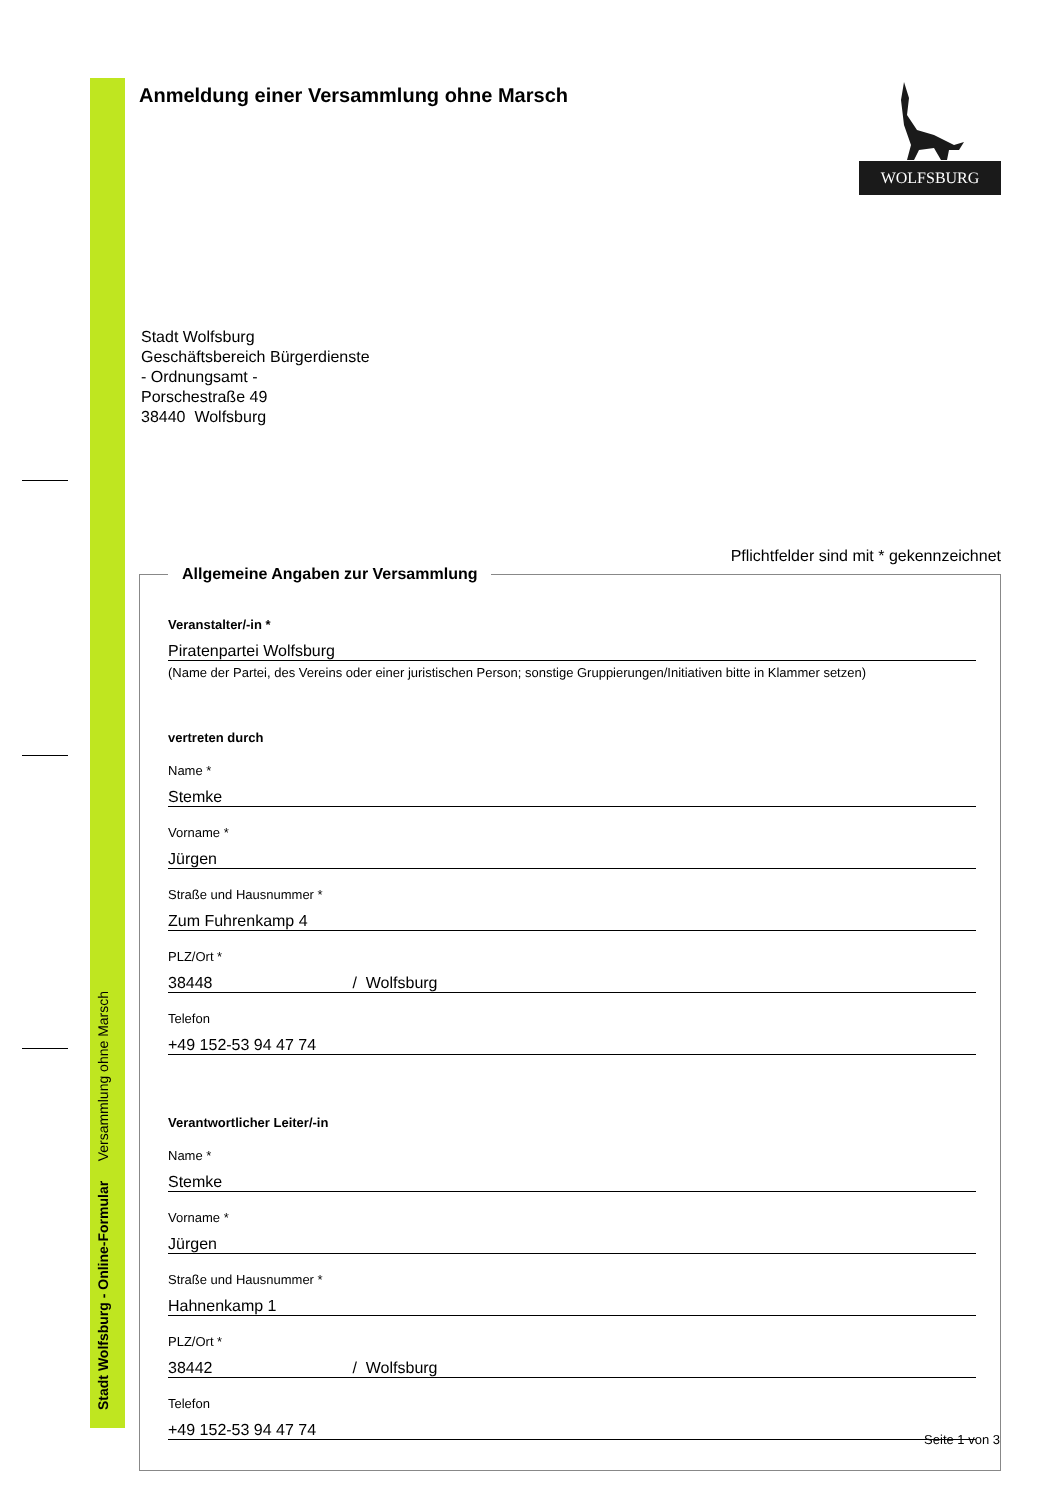Stadt Wolfsburg - Online-Formular Versammlung ohne Marsch
Anmeldung einer Versammlung ohne Marsch
WOLFSBURG
Stadt Wolfsburg
Geschäftsbereich Bürgerdienste
- Ordnungsamt -
Porschestraße 49
38440 Wolfsburg
Pflichtfelder sind mit * gekennzeichnet
Allgemeine Angaben zur Versammlung
Veranstalter/-in *
Piratenpartei Wolfsburg
(Name der Partei, des Vereins oder einer juristischen Person; sonstige Gruppierungen/Initiativen bitte in Klammer setzen)
vertreten durch
Name *
Stemke
Vorname *
Jürgen
Straße und Hausnummer *
Zum Fuhrenkamp 4
PLZ/Ort *
38448 / Wolfsburg
Telefon
+49 152-53 94 47 74
Verantwortlicher Leiter/-in
Name *
Stemke
Vorname *
Jürgen
Straße und Hausnummer *
Hahnenkamp 1
PLZ/Ort *
38442 / Wolfsburg
Telefon
+49 152-53 94 47 74
Seite 1 von 3